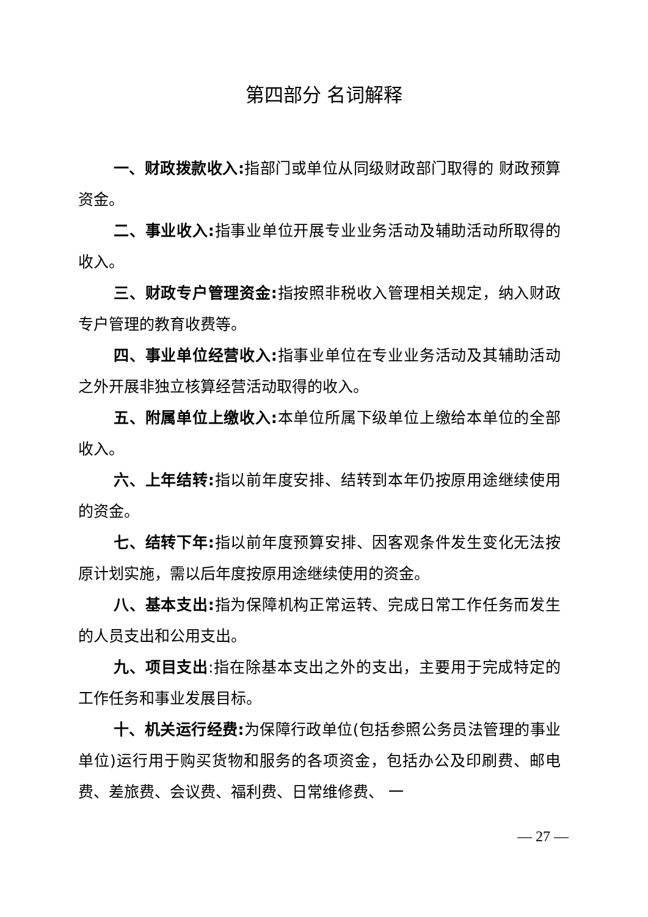第四部分 名词解释
一、财政拨款收入: 指部门或单位从同级财政部门取得的 财政预算资金。
二、事业收入: 指事业单位开展专业业务活动及辅助活动所取得的收入。
三、财政专户管理资金: 指按照非税收入管理相关规定，纳入财政专户管理的教育收费等。
四、事业单位经营收入: 指事业单位在专业业务活动及其辅助活动之外开展非独立核算经营活动取得的收入。
五、附属单位上缴收入: 本单位所属下级单位上缴给本单位的全部收入。
六、上年结转: 指以前年度安排、结转到本年仍按原用途继续使用的资金。
七、结转下年: 指以前年度预算安排、因客观条件发生变化无法按原计划实施，需以后年度按原用途继续使用的资金。
八、基本支出: 指为保障机构正常运转、完成日常工作任务而发生的人员支出和公用支出。
九、项目支出:指在除基本支出之外的支出，主要用于完成特定的工作任务和事业发展目标。
十、机关运行经费: 为保障行政单位(包括参照公务员法管理的事业单位)运行用于购买货物和服务的各项资金，包括办公及印刷费、邮电费、差旅费、会议费、福利费、日常维修费、 一
— 27 —